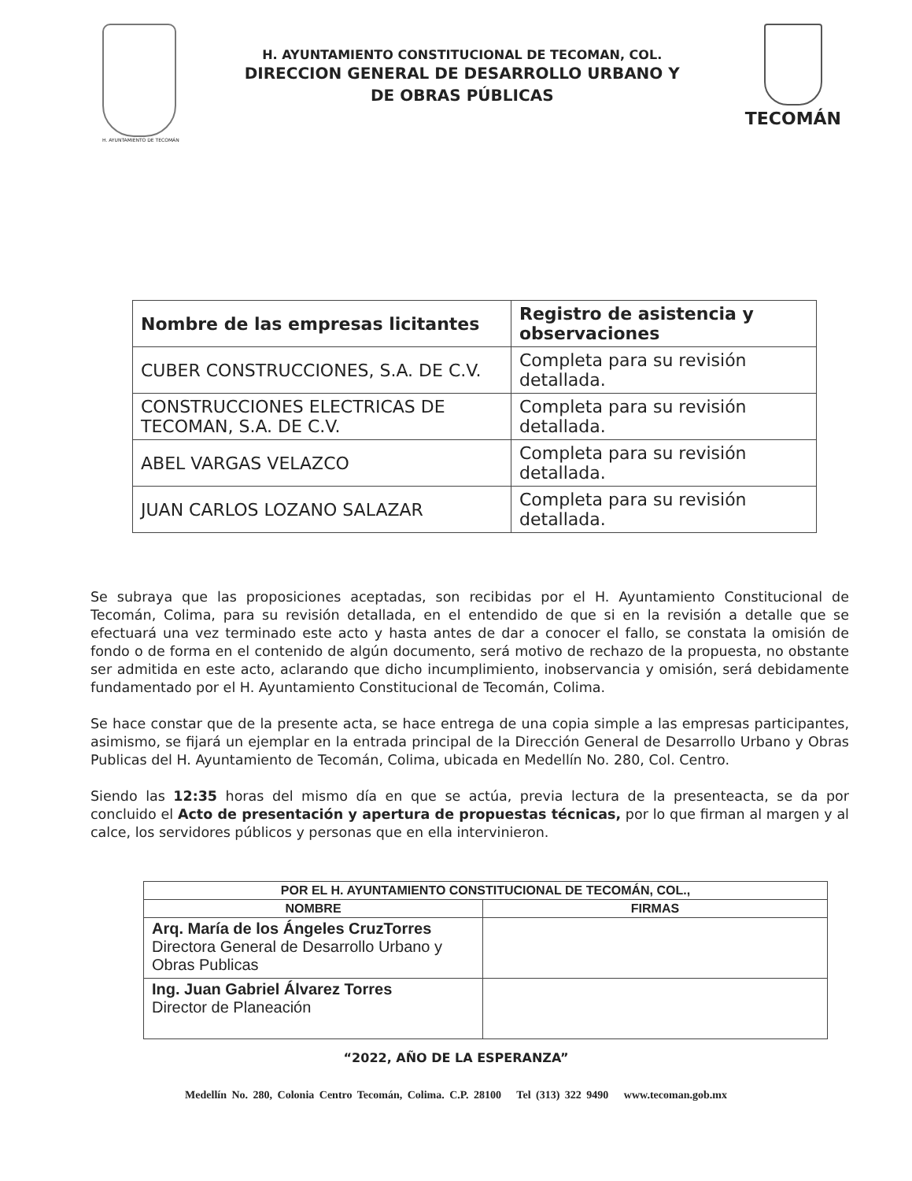H. AYUNTAMIENTO DE TECOMÁN
H. AYUNTAMIENTO CONSTITUCIONAL DE TECOMAN, COL.
DIRECCION GENERAL DE DESARROLLO URBANO Y
DE OBRAS PÚBLICAS
TECOMÁN
| Nombre de las empresas licitantes | Registro de asistencia y observaciones |
| --- | --- |
| CUBER CONSTRUCCIONES, S.A. DE C.V. | Completa para su revisión detallada. |
| CONSTRUCCIONES ELECTRICAS DE TECOMAN, S.A. DE C.V. | Completa para su revisión detallada. |
| ABEL VARGAS VELAZCO | Completa para su revisión detallada. |
| JUAN CARLOS LOZANO SALAZAR | Completa para su revisión detallada. |
Se subraya que las proposiciones aceptadas, son recibidas por el H. Ayuntamiento Constitucional de Tecomán, Colima, para su revisión detallada, en el entendido de que si en la revisión a detalle que se efectuará una vez terminado este acto y hasta antes de dar a conocer el fallo, se constata la omisión de fondo o de forma en el contenido de algún documento, será motivo de rechazo de la propuesta, no obstante ser admitida en este acto, aclarando que dicho incumplimiento, inobservancia y omisión, será debidamente fundamentado por el H. Ayuntamiento Constitucional de Tecomán, Colima.
Se hace constar que de la presente acta, se hace entrega de una copia simple a las empresas participantes, asimismo, se fijará un ejemplar en la entrada principal de la Dirección General de Desarrollo Urbano y Obras Publicas del H. Ayuntamiento de Tecomán, Colima, ubicada en Medellín No. 280, Col. Centro.
Siendo las 12:35 horas del mismo día en que se actúa, previa lectura de la presenteacta, se da por concluido el Acto de presentación y apertura de propuestas técnicas, por lo que firman al margen y al calce, los servidores públicos y personas que en ella intervinieron.
| POR EL H. AYUNTAMIENTO CONSTITUCIONAL DE TECOMÁN, COL., | |
| --- | --- |
| NOMBRE | FIRMAS |
| Arq. María de los Ángeles CruzTorres Directora General de Desarrollo Urbano y Obras Publicas | |
| Ing. Juan Gabriel Álvarez Torres Director de Planeación | |
“2022, AÑO DE LA ESPERANZA”
Medellín No. 280, Colonia Centro Tecomán, Colima. C.P. 28100 Tel (313) 322 9490 www.tecoman.gob.mx